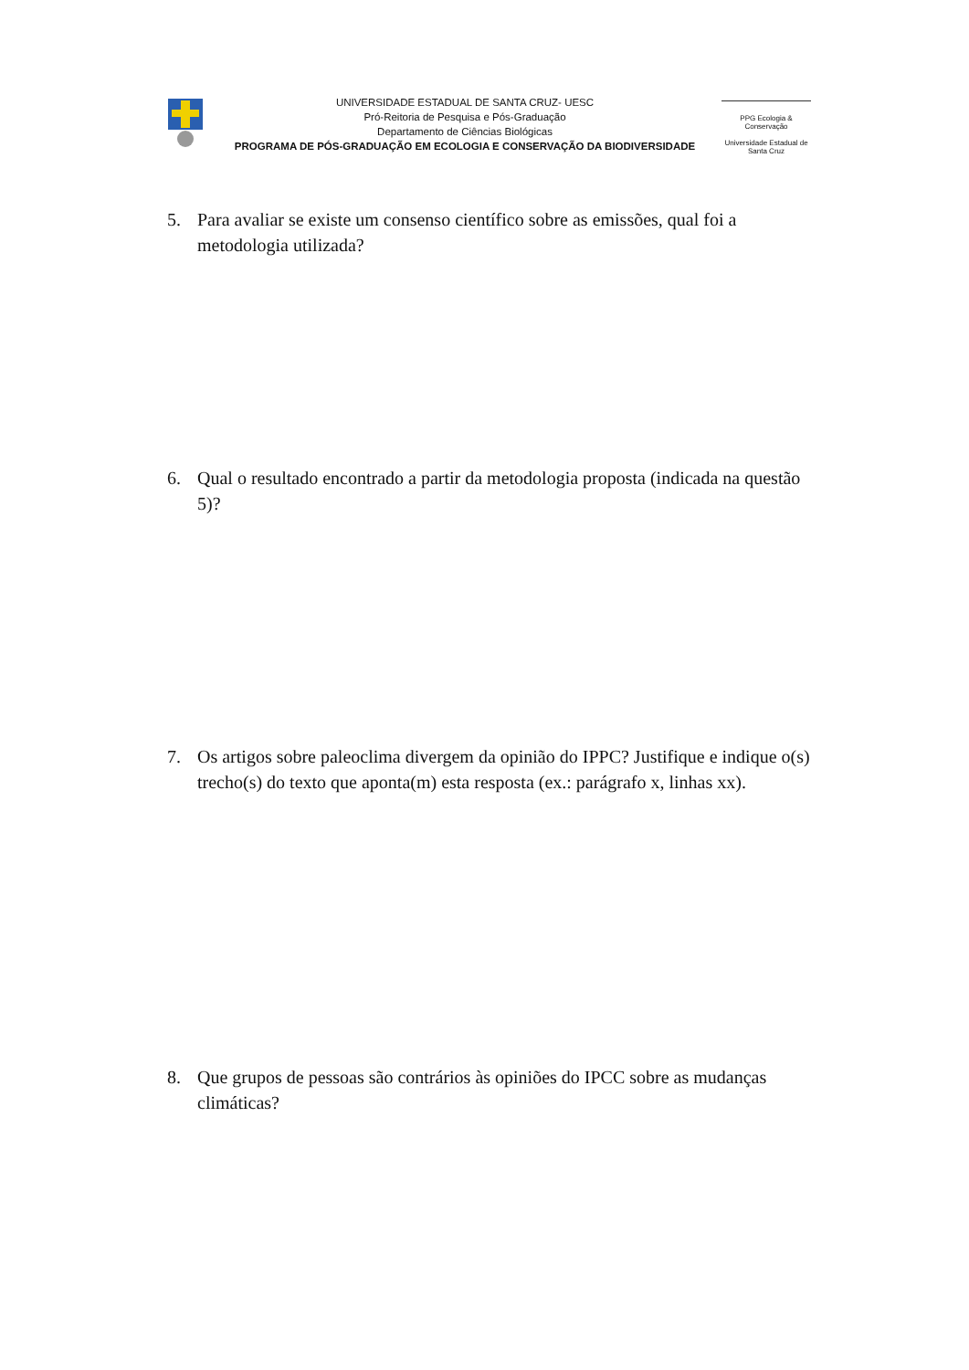UNIVERSIDADE ESTADUAL DE SANTA CRUZ- UESC
Pró-Reitoria de Pesquisa e Pós-Graduação
Departamento de Ciências Biológicas
PROGRAMA DE PÓS-GRADUAÇÃO EM ECOLOGIA E CONSERVAÇÃO DA BIODIVERSIDADE
PPG Ecologia & Conservação
Universidade Estadual de Santa Cruz
5. Para avaliar se existe um consenso científico sobre as emissões, qual foi a metodologia utilizada?
6. Qual o resultado encontrado a partir da metodologia proposta (indicada na questão 5)?
7. Os artigos sobre paleoclima divergem da opinião do IPPC? Justifique e indique o(s) trecho(s) do texto que aponta(m) esta resposta (ex.: parágrafo x, linhas xx).
8. Que grupos de pessoas são contrários às opiniões do IPCC sobre as mudanças climáticas?